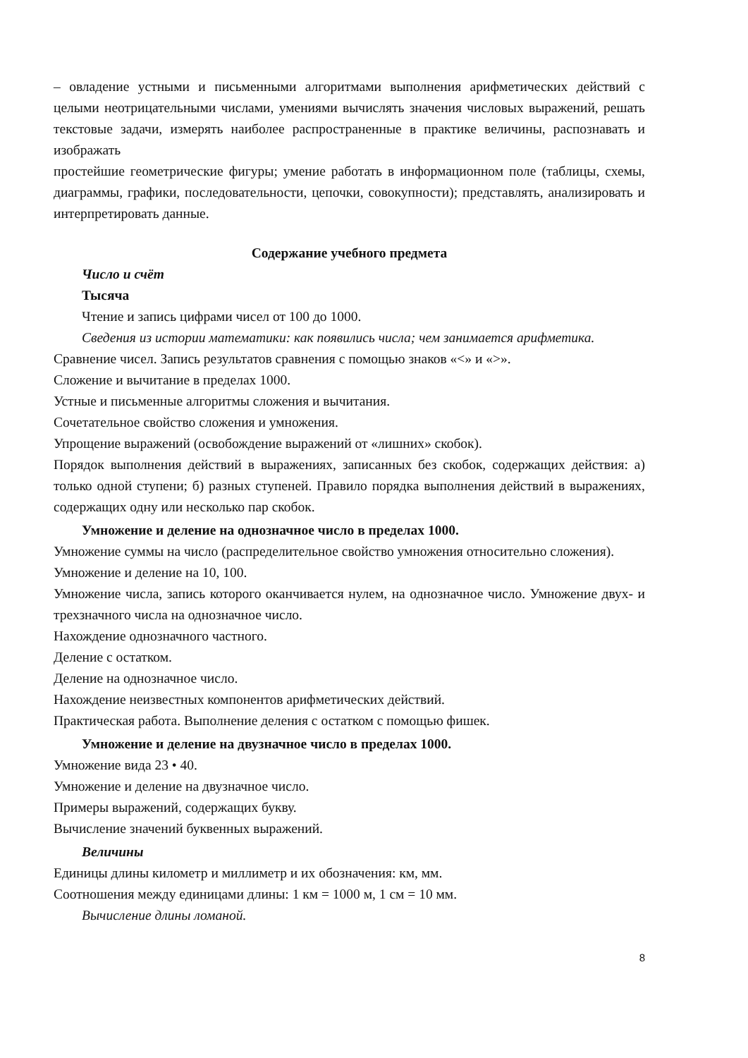– овладение устными и письменными алгоритмами выполнения арифметических действий с целыми неотрицательными числами, умениями вычислять значения числовых выражений, решать текстовые задачи, измерять наиболее распространенные в практике величины, распознавать и изображать
простейшие геометрические фигуры; умение работать в информационном поле (таблицы, схемы, диаграммы, графики, последовательности, цепочки, совокупности); представлять, анализировать и интерпретировать данные.
Содержание учебного предмета
Число и счёт
Тысяча
Чтение и запись цифрами чисел от 100 до 1000.
Сведения из истории математики: как появились числа; чем занимается арифметика.
Сравнение чисел. Запись результатов сравнения с помощью знаков «<» и «>».
Сложение и вычитание в пределах 1000.
Устные и письменные алгоритмы сложения и вычитания.
Сочетательное свойство сложения и умножения.
Упрощение выражений (освобождение выражений от «лишних» скобок).
Порядок выполнения действий в выражениях, записанных без скобок, содержащих действия: а) только одной ступени; б) разных ступеней. Правило порядка выполнения действий в выражениях, содержащих одну или несколько пар скобок.
Умножение и деление на однозначное число в пределах 1000.
Умножение суммы на число (распределительное свойство умножения относительно сложения).
Умножение и деление на 10, 100.
Умножение числа, запись которого оканчивается нулем, на однозначное число. Умножение двух- и трехзначного числа на однозначное число.
Нахождение однозначного частного.
Деление с остатком.
Деление на однозначное число.
Нахождение неизвестных компонентов арифметических действий.
Практическая работа. Выполнение деления с остатком с помощью фишек.
Умножение и деление на двузначное число в пределах 1000.
Умножение вида 23 • 40.
Умножение и деление на двузначное число.
Примеры выражений, содержащих букву.
Вычисление значений буквенных выражений.
Величины
Единицы длины километр и миллиметр и их обозначения: км, мм.
Соотношения между единицами длины: 1 км = 1000 м, 1 см = 10 мм.
Вычисление длины ломаной.
8